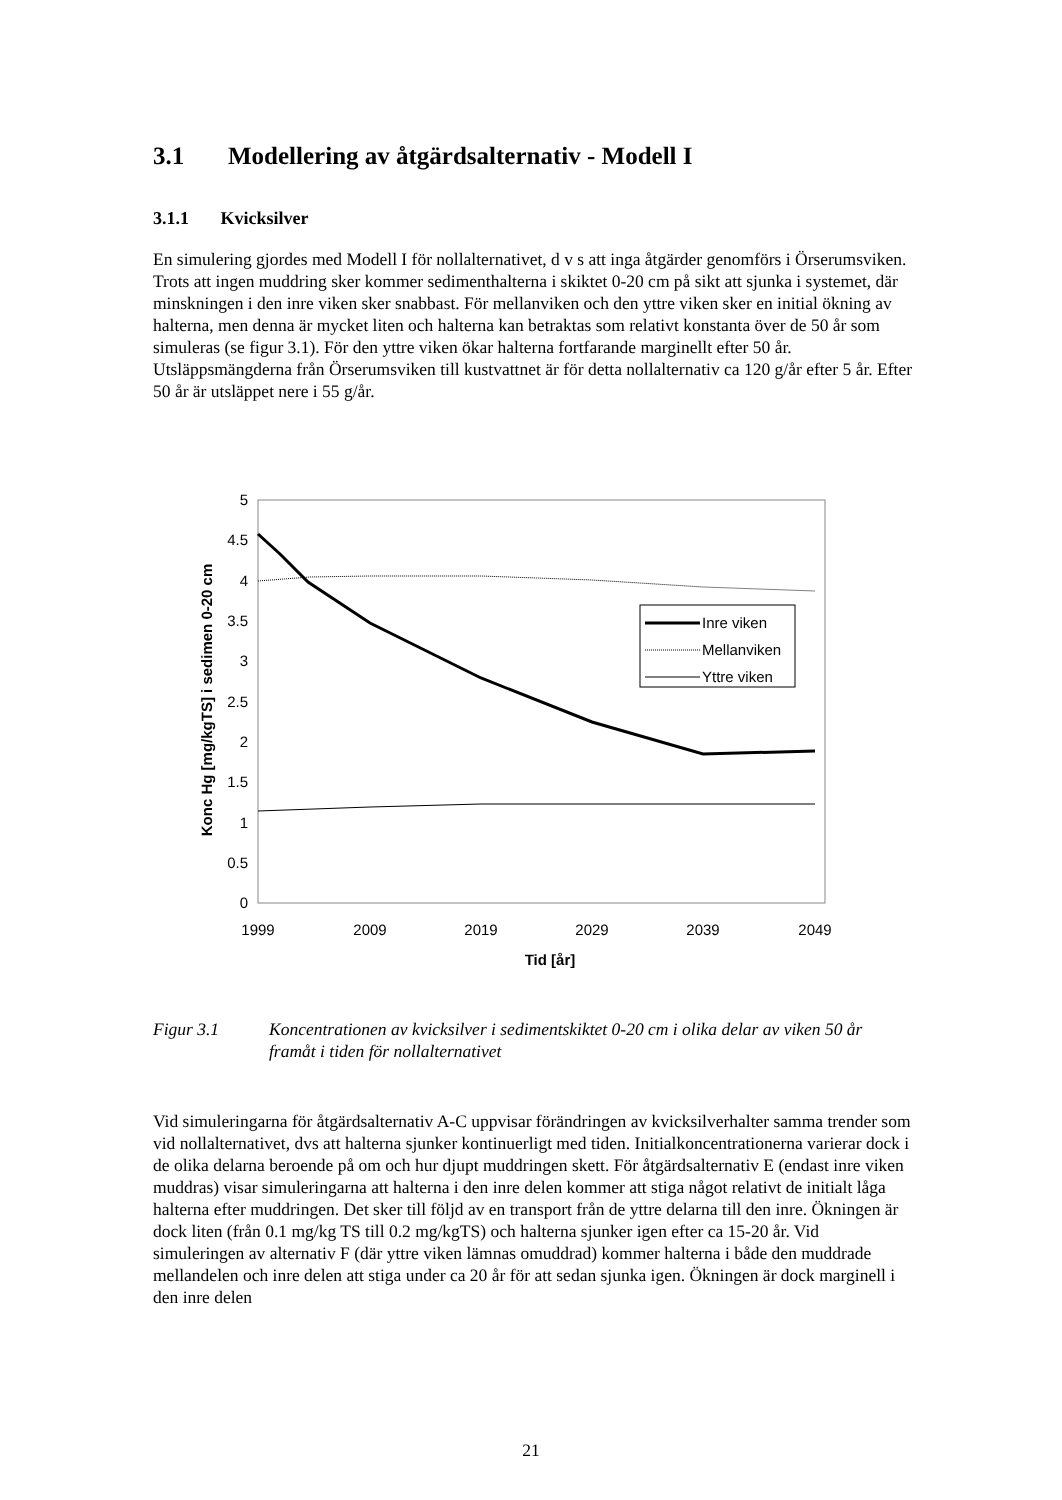3.1 Modellering av åtgärdsalternativ - Modell I
3.1.1 Kvicksilver
En simulering gjordes med Modell I för nollalternativet, d v s att inga åtgärder genomförs i Örserumsviken. Trots att ingen muddring sker kommer sedimenthalterna i skiktet 0-20 cm på sikt att sjunka i systemet, där minskningen i den inre viken sker snabbast. För mellanviken och den yttre viken sker en initial ökning av halterna, men denna är mycket liten och halterna kan betraktas som relativt konstanta över de 50 år som simuleras (se figur 3.1). För den yttre viken ökar halterna fortfarande marginellt efter 50 år. Utsläppsmängderna från Örserumsviken till kustvattnet är för detta nollalternativ ca 120 g/år efter 5 år. Efter 50 år är utsläppet nere i 55 g/år.
5
4.5
4
3.5
3
2.5
2
1.5
1
0.5
0
1999
2009
2019
2029
2039
2049
Tid [år]
Konc Hg [mg/kgTS] i sedimen 0-20 cm
Inre viken
Mellanviken
Yttre viken
Figur 3.1 Koncentrationen av kvicksilver i sedimentskiktet 0-20 cm i olika delar av viken 50 år framåt i tiden för nollalternativet
Vid simuleringarna för åtgärdsalternativ A-C uppvisar förändringen av kvicksilverhalter samma trender som vid nollalternativet, dvs att halterna sjunker kontinuerligt med tiden. Initialkoncentrationerna varierar dock i de olika delarna beroende på om och hur djupt muddringen skett. För åtgärdsalternativ E (endast inre viken muddras) visar simuleringarna att halterna i den inre delen kommer att stiga något relativt de initialt låga halterna efter muddringen. Det sker till följd av en transport från de yttre delarna till den inre. Ökningen är dock liten (från 0.1 mg/kg TS till 0.2 mg/kgTS) och halterna sjunker igen efter ca 15-20 år. Vid simuleringen av alternativ F (där yttre viken lämnas omuddrad) kommer halterna i både den muddrade mellandelen och inre delen att stiga under ca 20 år för att sedan sjunka igen. Ökningen är dock marginell i den inre delen
21